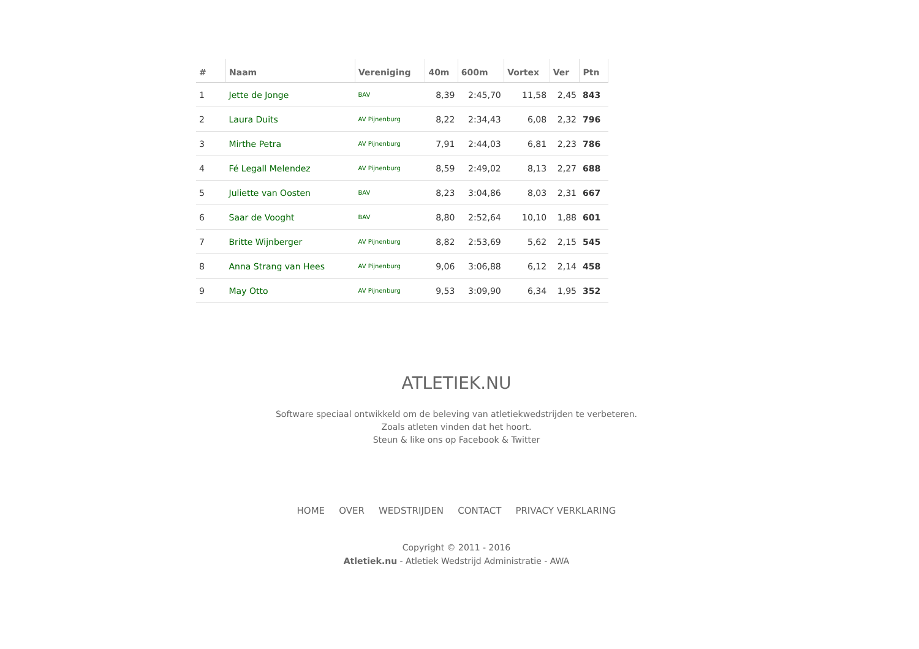| # | Naam | Vereniging | 40m | 600m | Vortex | Ver | Ptn |
| --- | --- | --- | --- | --- | --- | --- | --- |
| 1 | Jette de Jonge | BAV | 8,39 | 2:45,70 | 11,58 | 2,45 | 843 |
| 2 | Laura Duits | AV Pijnenburg | 8,22 | 2:34,43 | 6,08 | 2,32 | 796 |
| 3 | Mirthe Petra | AV Pijnenburg | 7,91 | 2:44,03 | 6,81 | 2,23 | 786 |
| 4 | Fé Legall Melendez | AV Pijnenburg | 8,59 | 2:49,02 | 8,13 | 2,27 | 688 |
| 5 | Juliette van Oosten | BAV | 8,23 | 3:04,86 | 8,03 | 2,31 | 667 |
| 6 | Saar de Vooght | BAV | 8,80 | 2:52,64 | 10,10 | 1,88 | 601 |
| 7 | Britte Wijnberger | AV Pijnenburg | 8,82 | 2:53,69 | 5,62 | 2,15 | 545 |
| 8 | Anna Strang van Hees | AV Pijnenburg | 9,06 | 3:06,88 | 6,12 | 2,14 | 458 |
| 9 | May Otto | AV Pijnenburg | 9,53 | 3:09,90 | 6,34 | 1,95 | 352 |
ATLETIEK.NU
Software speciaal ontwikkeld om de beleving van atletiekwedstrijden te verbeteren.
Zoals atleten vinden dat het hoort.
Steun & like ons op Facebook & Twitter
HOME OVER WEDSTRIJDEN CONTACT PRIVACY VERKLARING
Copyright © 2011 - 2016
Atletiek.nu - Atletiek Wedstrijd Administratie - AWA